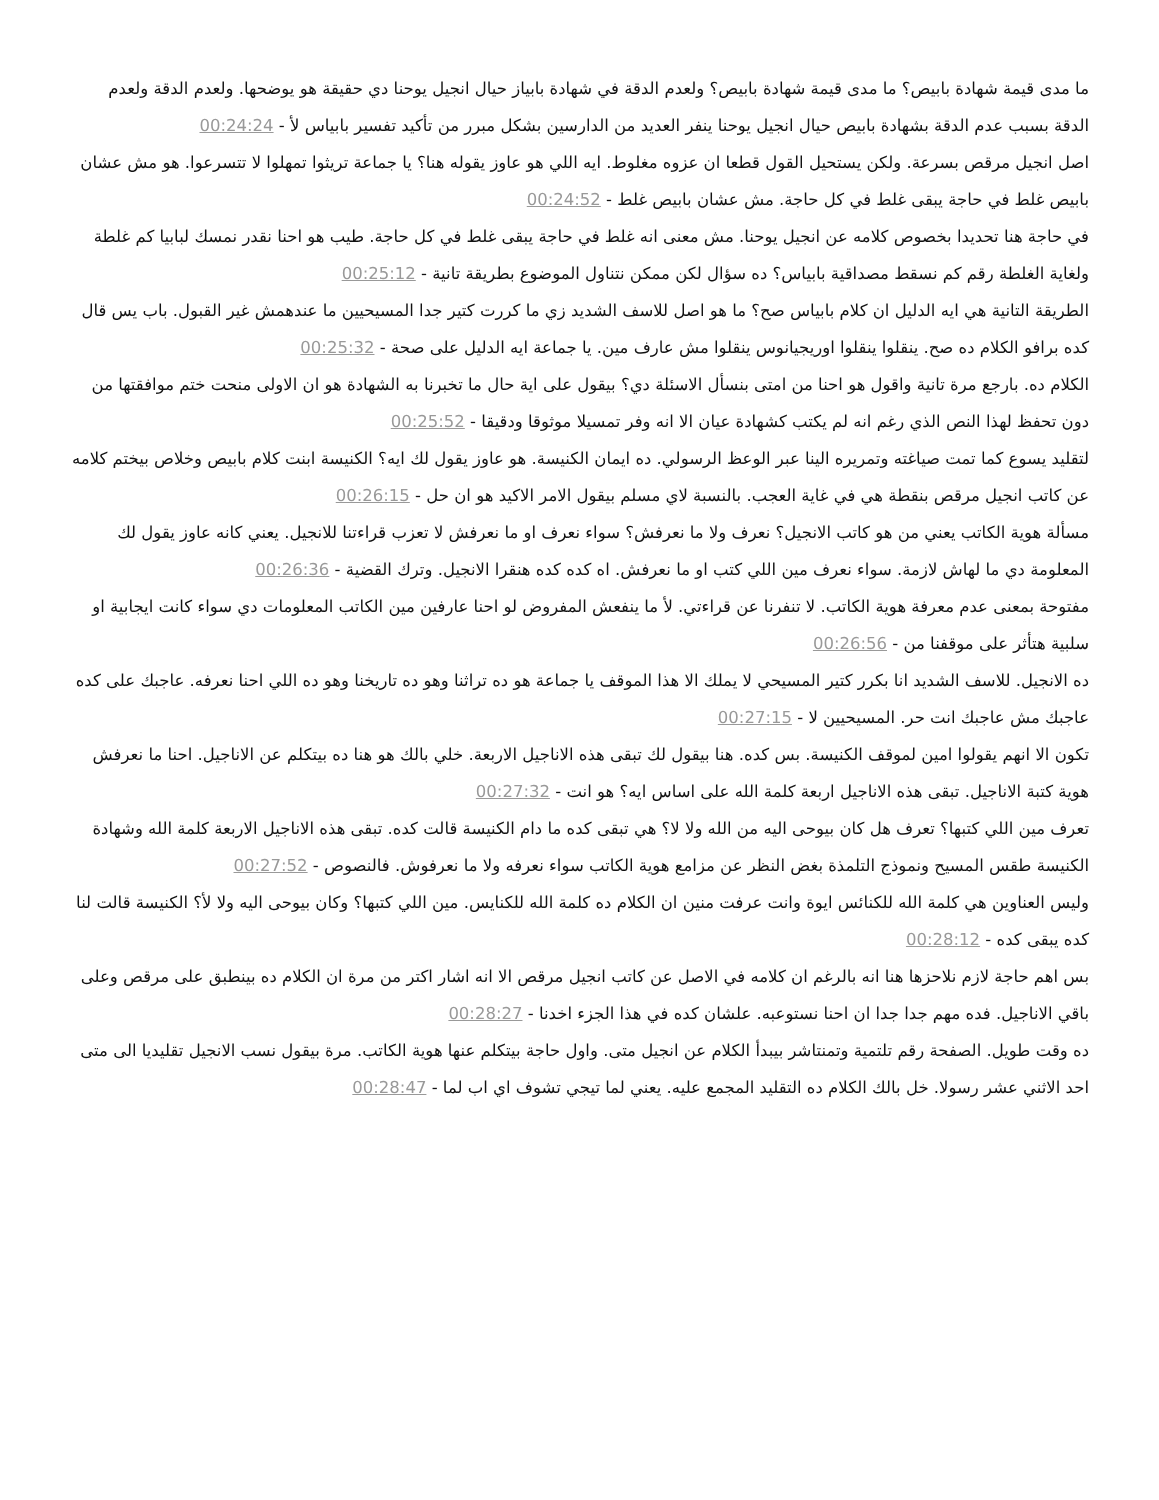ما مدى قيمة شهادة بابيص؟ ما مدى قيمة شهادة بابيص؟ ولعدم الدقة في شهادة بابياز حيال انجيل يوحنا دي حقيقة هو يوضحها. ولعدم الدقة ولعدم الدقة بسبب عدم الدقة بشهادة بابيص حيال انجيل يوحنا ينفر العديد من الدارسين بشكل مبرر من تأكيد تفسير بابياس لأ - 00:24:24
اصل انجيل مرقص بسرعة. ولكن يستحيل القول قطعا ان عزوه مغلوط. ايه اللي هو عاوز يقوله هنا؟ يا جماعة تريثوا تمهلوا لا تتسرعوا. هو مش عشان بابيص غلط في حاجة يبقى غلط في كل حاجة. مش عشان بابيص غلط - 00:24:52
في حاجة هنا تحديدا بخصوص كلامه عن انجيل يوحنا. مش معنى انه غلط في حاجة يبقى غلط في كل حاجة. طيب هو احنا نقدر نمسك لبابيا كم غلطة ولغاية الغلطة رقم كم نسقط مصداقية بابياس؟ ده سؤال لكن ممكن نتناول الموضوع بطريقة تانية - 00:25:12
الطريقة التانية هي ايه الدليل ان كلام بابياس صح؟ ما هو اصل للاسف الشديد زي ما كررت كتير جدا المسيحيين ما عندهمش غير القبول. باب يس قال كده برافو الكلام ده صح. ينقلوا ينقلوا اوريجيانوس ينقلوا مش عارف مين. يا جماعة ايه الدليل على صحة - 00:25:32
الكلام ده. بارجع مرة تانية واقول هو احنا من امتى بنسأل الاسئلة دي؟ بيقول على اية حال ما تخبرنا به الشهادة هو ان الاولى منحت ختم موافقتها من دون تحفظ لهذا النص الذي رغم انه لم يكتب كشهادة عيان الا انه وفر تمسيلا موثوقا ودقيقا - 00:25:52
لتقليد يسوع كما تمت صياغته وتمريره الينا عبر الوعظ الرسولي. ده ايمان الكنيسة. هو عاوز يقول لك ايه؟ الكنيسة ابنت كلام بابيص وخلاص بيختم كلامه عن كاتب انجيل مرقص بنقطة هي في غاية العجب. بالنسبة لاي مسلم بيقول الامر الاكيد هو ان حل - 00:26:15
مسألة هوية الكاتب يعني من هو كاتب الانجيل؟ نعرف ولا ما نعرفش؟ سواء نعرف او ما نعرفش لا تعزب قراءتنا للانجيل. يعني كانه عاوز يقول لك المعلومة دي ما لهاش لازمة. سواء نعرف مين اللي كتب او ما نعرفش. اه كده كده هنقرا الانجيل. وترك القضية - 00:26:36
مفتوحة بمعنى عدم معرفة هوية الكاتب. لا تنفرنا عن قراءتي. لأ ما ينفعش المفروض لو احنا عارفين مين الكاتب المعلومات دي سواء كانت ايجابية او سلبية هتأثر على موقفنا من - 00:26:56
ده الانجيل. للاسف الشديد انا بكرر كتير المسيحي لا يملك الا هذا الموقف يا جماعة هو ده تراثنا وهو ده تاريخنا وهو ده اللي احنا نعرفه. عاجبك على كده عاجبك مش عاجبك انت حر. المسيحيين لا - 00:27:15
تكون الا انهم يقولوا امين لموقف الكنيسة. بس كده. هنا بيقول لك تبقى هذه الاناجيل الاربعة. خلي بالك هو هنا ده بيتكلم عن الاناجيل. احنا ما نعرفش هوية كتبة الاناجيل. تبقى هذه الاناجيل اربعة كلمة الله على اساس ايه؟ هو انت - 00:27:32
تعرف مين اللي كتبها؟ تعرف هل كان بيوحى اليه من الله ولا لا؟ هي تبقى كده ما دام الكنيسة قالت كده. تبقى هذه الاناجيل الاربعة كلمة الله وشهادة الكنيسة طقس المسيح ونموذج التلمذة بغض النظر عن مزامع هوية الكاتب سواء نعرفه ولا ما نعرفوش. فالنصوص - 00:27:52
وليس العناوين هي كلمة الله للكنائس ايوة وانت عرفت منين ان الكلام ده كلمة الله للكنايس. مين اللي كتبها؟ وكان بيوحى اليه ولا لأ؟ الكنيسة قالت لنا كده يبقى كده - 00:28:12
بس اهم حاجة لازم نلاحزها هنا انه بالرغم ان كلامه في الاصل عن كاتب انجيل مرقص الا انه اشار اكتر من مرة ان الكلام ده بينطبق على مرقص وعلى باقي الاناجيل. فده مهم جدا جدا ان احنا نستوعبه. علشان كده في هذا الجزء اخدنا - 00:28:27
ده وقت طويل. الصفحة رقم تلتمية وتمنتاشر بيبدأ الكلام عن انجيل متى. واول حاجة بيتكلم عنها هوية الكاتب. مرة بيقول نسب الانجيل تقليديا الى متى احد الاثني عشر رسولا. خل بالك الكلام ده التقليد المجمع عليه. يعني لما تيجي تشوف اي اب لما - 00:28:47